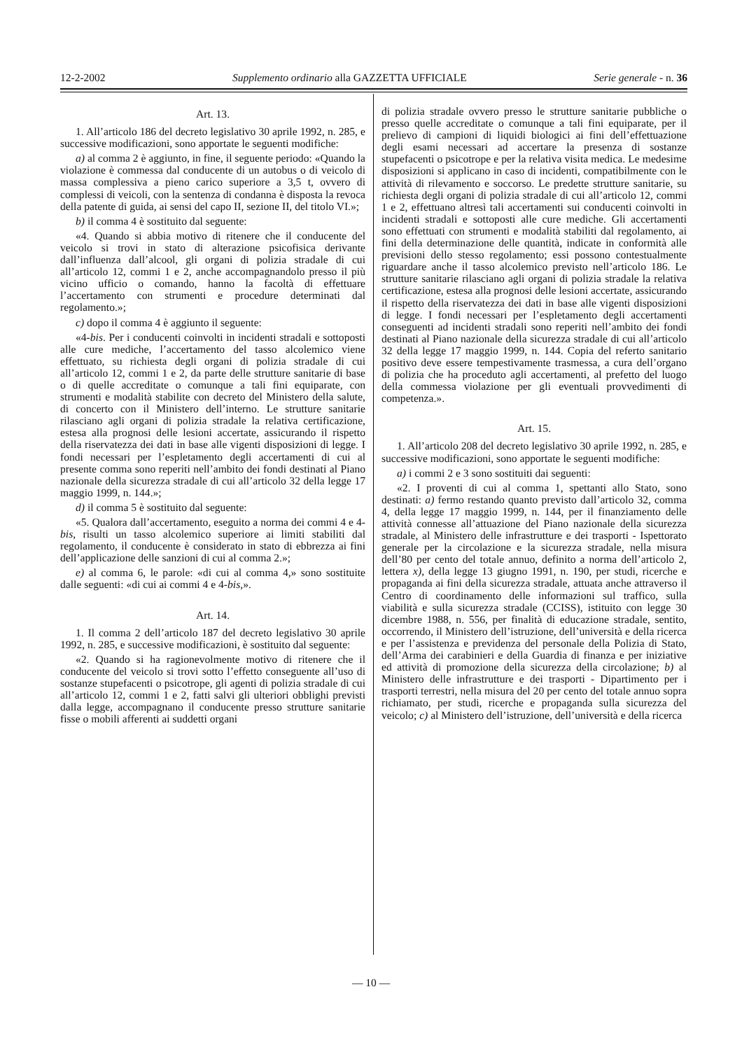12-2-2002 Supplemento ordinario alla GAZZETTA UFFICIALE Serie generale - n. 36
Art. 13.
1. All’articolo 186 del decreto legislativo 30 aprile 1992, n. 285, e successive modificazioni, sono apportate le seguenti modifiche:
a) al comma 2 è aggiunto, in fine, il seguente periodo: «Quando la violazione è commessa dal conducente di un autobus o di veicolo di massa complessiva a pieno carico superiore a 3,5 t, ovvero di complessi di veicoli, con la sentenza di condanna è disposta la revoca della patente di guida, ai sensi del capo II, sezione II, del titolo VI.»;
b) il comma 4 è sostituito dal seguente:
«4. Quando si abbia motivo di ritenere che il conducente del veicolo si trovi in stato di alterazione psicofisica derivante dall’influenza dall’alcool, gli organi di polizia stradale di cui all’articolo 12, commi 1 e 2, anche accompagnandolo presso il più vicino ufficio o comando, hanno la facoltà di effettuare l’accertamento con strumenti e procedure determinati dal regolamento.»;
c) dopo il comma 4 è aggiunto il seguente:
«4-bis. Per i conducenti coinvolti in incidenti stradali e sottoposti alle cure mediche, l’accertamento del tasso alcolemico viene effettuato, su richiesta degli organi di polizia stradale di cui all’articolo 12, commi 1 e 2, da parte delle strutture sanitarie di base o di quelle accreditate o comunque a tali fini equiparate, con strumenti e modalità stabilite con decreto del Ministero della salute, di concerto con il Ministero dell’interno. Le strutture sanitarie rilasciano agli organi di polizia stradale la relativa certificazione, estesa alla prognosi delle lesioni accertate, assicurando il rispetto della riservatezza dei dati in base alle vigenti disposizioni di legge. I fondi necessari per l’espletamento degli accertamenti di cui al presente comma sono reperiti nell’ambito dei fondi destinati al Piano nazionale della sicurezza stradale di cui all’articolo 32 della legge 17 maggio 1999, n. 144.»;
d) il comma 5 è sostituito dal seguente:
«5. Qualora dall’accertamento, eseguito a norma dei commi 4 e 4-bis, risulti un tasso alcolemico superiore ai limiti stabiliti dal regolamento, il conducente è considerato in stato di ebbrezza ai fini dell’applicazione delle sanzioni di cui al comma 2.»;
e) al comma 6, le parole: «di cui al comma 4,» sono sostituite dalle seguenti: «di cui ai commi 4 e 4-bis,».
Art. 14.
1. Il comma 2 dell’articolo 187 del decreto legislativo 30 aprile 1992, n. 285, e successive modificazioni, è sostituito dal seguente:
«2. Quando si ha ragionevolmente motivo di ritenere che il conducente del veicolo si trovi sotto l’effetto conseguente all’uso di sostanze stupefacenti o psicotrope, gli agenti di polizia stradale di cui all’articolo 12, commi 1 e 2, fatti salvi gli ulteriori obblighi previsti dalla legge, accompagnano il conducente presso strutture sanitarie fisse o mobili afferenti ai suddetti organi
di polizia stradale ovvero presso le strutture sanitarie pubbliche o presso quelle accreditate o comunque a tali fini equiparate, per il prelievo di campioni di liquidi biologici ai fini dell’effettuazione degli esami necessari ad accertare la presenza di sostanze stupefacenti o psicotrope e per la relativa visita medica. Le medesime disposizioni si applicano in caso di incidenti, compatibilmente con le attività di rilevamento e soccorso. Le predette strutture sanitarie, su richiesta degli organi di polizia stradale di cui all’articolo 12, commi 1 e 2, effettuano altresì tali accertamenti sui conducenti coinvolti in incidenti stradali e sottoposti alle cure mediche. Gli accertamenti sono effettuati con strumenti e modalità stabiliti dal regolamento, ai fini della determinazione delle quantità, indicate in conformità alle previsioni dello stesso regolamento; essi possono contestualmente riguardare anche il tasso alcolemico previsto nell’articolo 186. Le strutture sanitarie rilasciano agli organi di polizia stradale la relativa certificazione, estesa alla prognosi delle lesioni accertate, assicurando il rispetto della riservatezza dei dati in base alle vigenti disposizioni di legge. I fondi necessari per l’espletamento degli accertamenti conseguenti ad incidenti stradali sono reperiti nell’ambito dei fondi destinati al Piano nazionale della sicurezza stradale di cui all’articolo 32 della legge 17 maggio 1999, n. 144. Copia del referto sanitario positivo deve essere tempestivamente trasmessa, a cura dell’organo di polizia che ha proceduto agli accertamenti, al prefetto del luogo della commessa violazione per gli eventuali provvedimenti di competenza.».
Art. 15.
1. All’articolo 208 del decreto legislativo 30 aprile 1992, n. 285, e successive modificazioni, sono apportate le seguenti modifiche:
a) i commi 2 e 3 sono sostituiti dai seguenti:
«2. I proventi di cui al comma 1, spettanti allo Stato, sono destinati: a) fermo restando quanto previsto dall’articolo 32, comma 4, della legge 17 maggio 1999, n. 144, per il finanziamento delle attività connesse all’attuazione del Piano nazionale della sicurezza stradale, al Ministero delle infrastrutture e dei trasporti - Ispettorato generale per la circolazione e la sicurezza stradale, nella misura dell’80 per cento del totale annuo, definito a norma dell’articolo 2, lettera x), della legge 13 giugno 1991, n. 190, per studi, ricerche e propaganda ai fini della sicurezza stradale, attuata anche attraverso il Centro di coordinamento delle informazioni sul traffico, sulla viabilità e sulla sicurezza stradale (CCISS), istituito con legge 30 dicembre 1988, n. 556, per finalità di educazione stradale, sentito, occorrendo, il Ministero dell’istruzione, dell’università e della ricerca e per l’assistenza e previdenza del personale della Polizia di Stato, dell’Arma dei carabinieri e della Guardia di finanza e per iniziative ed attività di promozione della sicurezza della circolazione; b) al Ministero delle infrastrutture e dei trasporti - Dipartimento per i trasporti terrestri, nella misura del 20 per cento del totale annuo sopra richiamato, per studi, ricerche e propaganda sulla sicurezza del veicolo; c) al Ministero dell’istruzione, dell’università e della ricerca
— 10 —